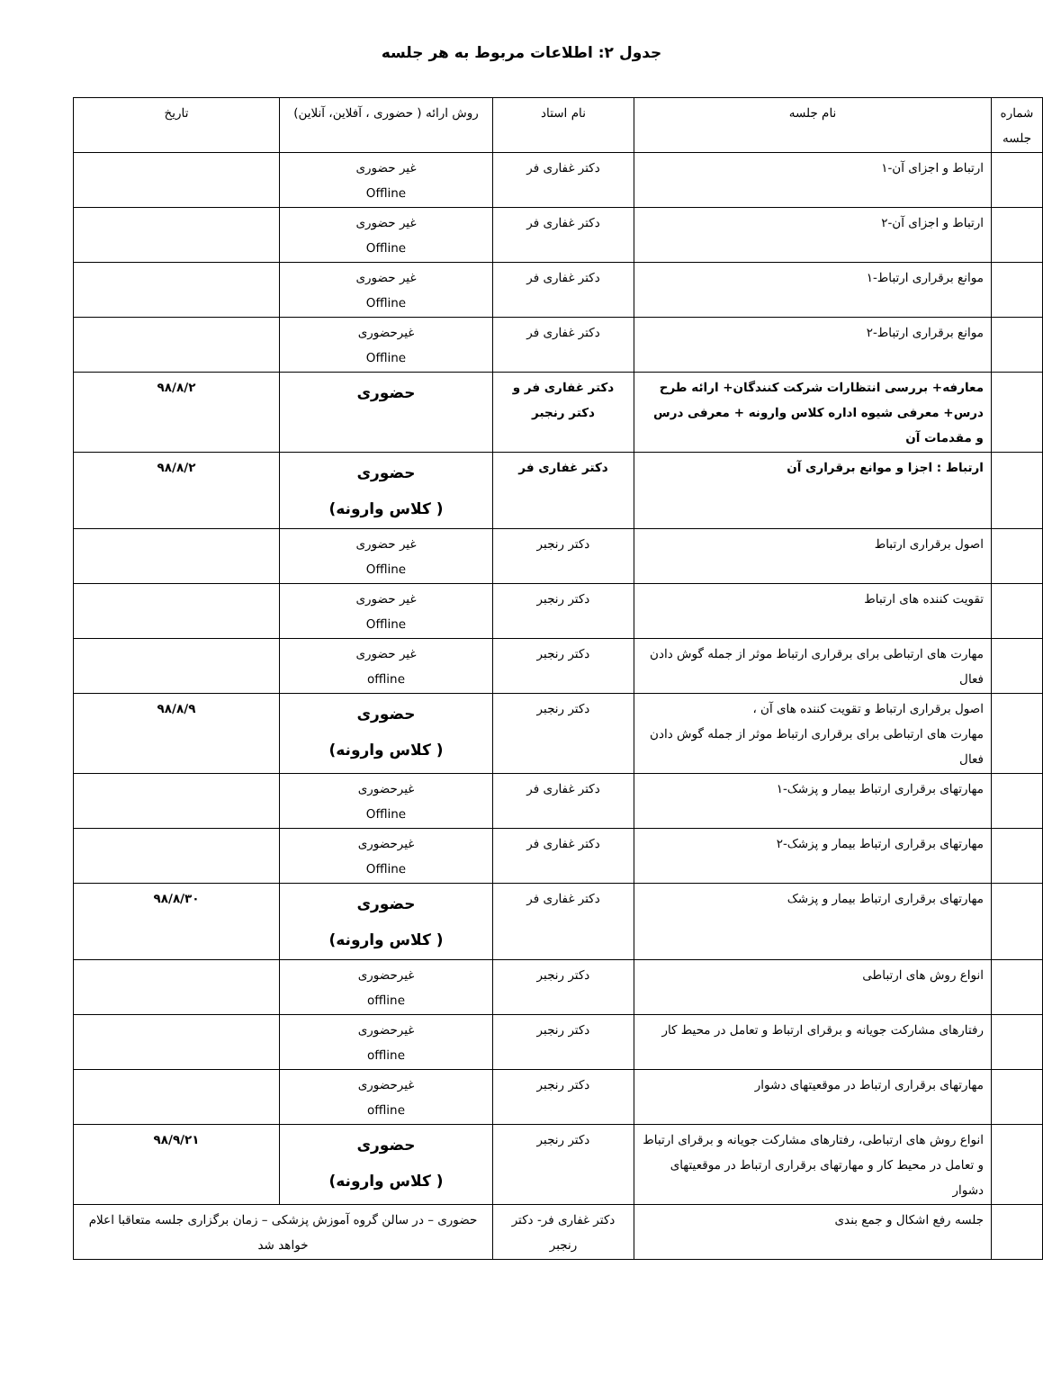جدول ۲: اطلاعات مربوط به هر جلسه
| شماره جلسه | نام جلسه | نام استاد | روش ارائه ( حضوری ، آفلاین، آنلاین) | تاریخ |
| --- | --- | --- | --- | --- |
| | ارتباط و اجزای آن-۱ | دکتر غفاری فر | غیر حضوری Offline | |
| | ارتباط و اجزای آن-۲ | دکتر غفاری فر | غیر حضوری Offline | |
| | موانع برقراری ارتباط-۱ | دکتر غفاری فر | غیر حضوری Offline | |
| | موانع برقراری ارتباط-۲ | دکتر غفاری فر | غیرحضوری Offline | |
| | معارفه+ بررسی انتظارات شرکت کنندگان+ ارائه طرح درس+ معرفی شیوه اداره کلاس وارونه + معرفی درس و مقدمات آن | دکتر غفاری فر و دکتر رنجبر | حضوری | ۹۸/۸/۲ |
| | ارتباط : اجزا و موانع برقراری آن | دکتر غفاری فر | حضوری ( کلاس وارونه) | ۹۸/۸/۲ |
| | اصول برقراری ارتباط | دکتر رنجبر | غیر حضوری Offline | |
| | تقویت کننده های ارتباط | دکتر رنجبر | غیر حضوری Offline | |
| | مهارت های ارتباطی برای برقراری ارتباط موثر از جمله گوش دادن فعال | دکتر رنجبر | غیر حضوری offline | |
| | اصول برقراری ارتباط و تقویت کننده های آن ، مهارت های ارتباطی برای برقراری ارتباط موثر از جمله گوش دادن فعال | دکتر رنجبر | حضوری ( کلاس وارونه) | ۹۸/۸/۹ |
| | مهارتهای برقراری ارتباط بیمار و پزشک-۱ | دکتر غفاری فر | غیرحضوری Offline | |
| | مهارتهای برقراری ارتباط بیمار و پزشک-۲ | دکتر غفاری فر | غیرحضوری Offline | |
| | مهارتهای برقراری ارتباط بیمار و پزشک | دکتر غفاری فر | حضوری ( کلاس وارونه) | ۹۸/۸/۳۰ |
| | انواع روش های ارتباطی | دکتر رنجبر | غیرحضوری offline | |
| | رفتارهای مشارکت جویانه و برقرای ارتباط و تعامل در محیط کار | دکتر رنجبر | غیرحضوری offline | |
| | مهارتهای برقراری ارتباط در موقعیتهای دشوار | دکتر رنجبر | غیرحضوری offline | |
| | انواع روش های ارتباطی، رفتارهای مشارکت جویانه و برقرای ارتباط و تعامل در محیط کار و مهارتهای برقراری ارتباط در موقعیتهای دشوار | دکتر رنجبر | حضوری ( کلاس وارونه) | ۹۸/۹/۲۱ |
| | جلسه رفع اشکال و جمع بندی | دکتر غفاری فر- دکتر رنجبر | حضوری – در سالن گروه آموزش پزشکی – زمان برگزاری جلسه متعاقبا اعلام خواهد شد | |